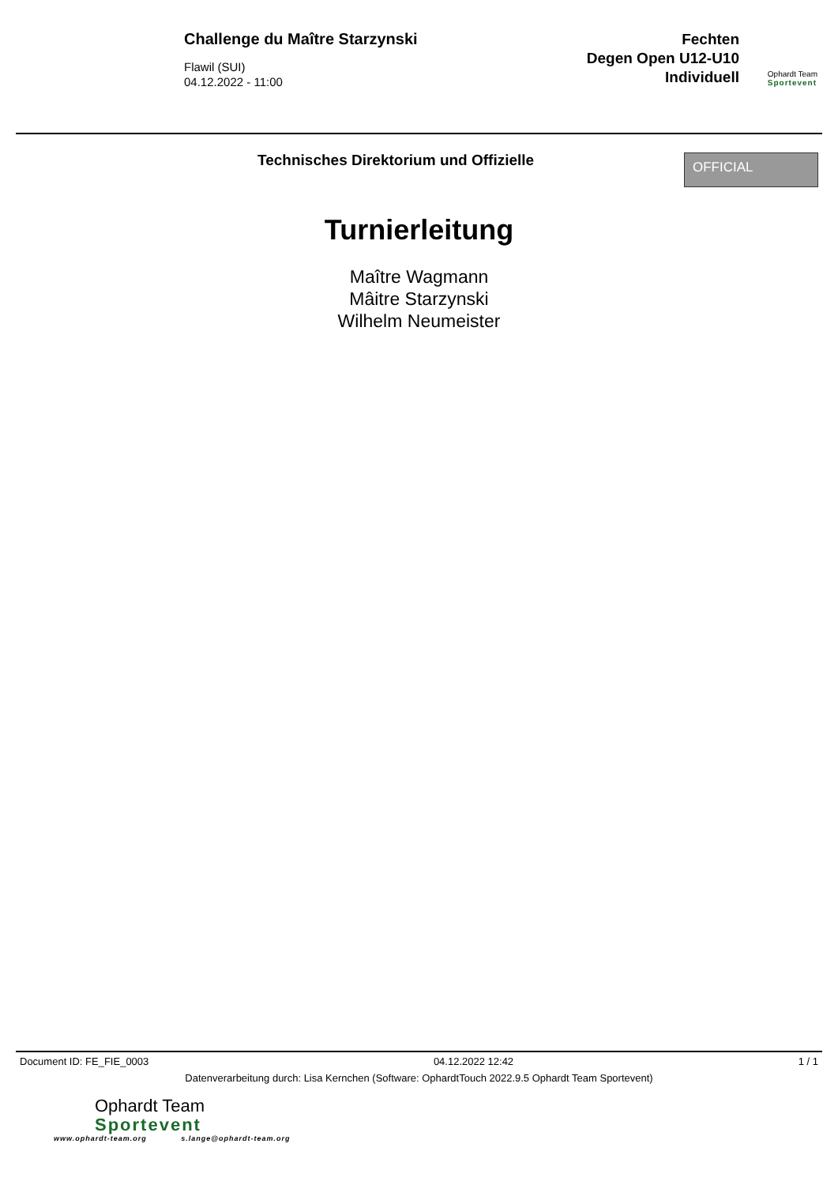Challenge du Maître Starzynski
Flawil (SUI)
04.12.2022 - 11:00
Fechten
Degen Open U12-U10
Individuell
Ophardt Team
Sportevent
Technisches Direktorium und Offizielle
OFFICIAL
Turnierleitung
Maître Wagmann
Mâitre Starzynski
Wilhelm Neumeister
Document ID: FE_FIE_0003 04.12.2022 12:42 1 / 1
Datenverarbeitung durch: Lisa Kernchen (Software: OphardtTouch 2022.9.5 Ophardt Team Sportevent)
Ophardt Team
Sportevent
www.ophardt-team.org s.lange@ophardt-team.org